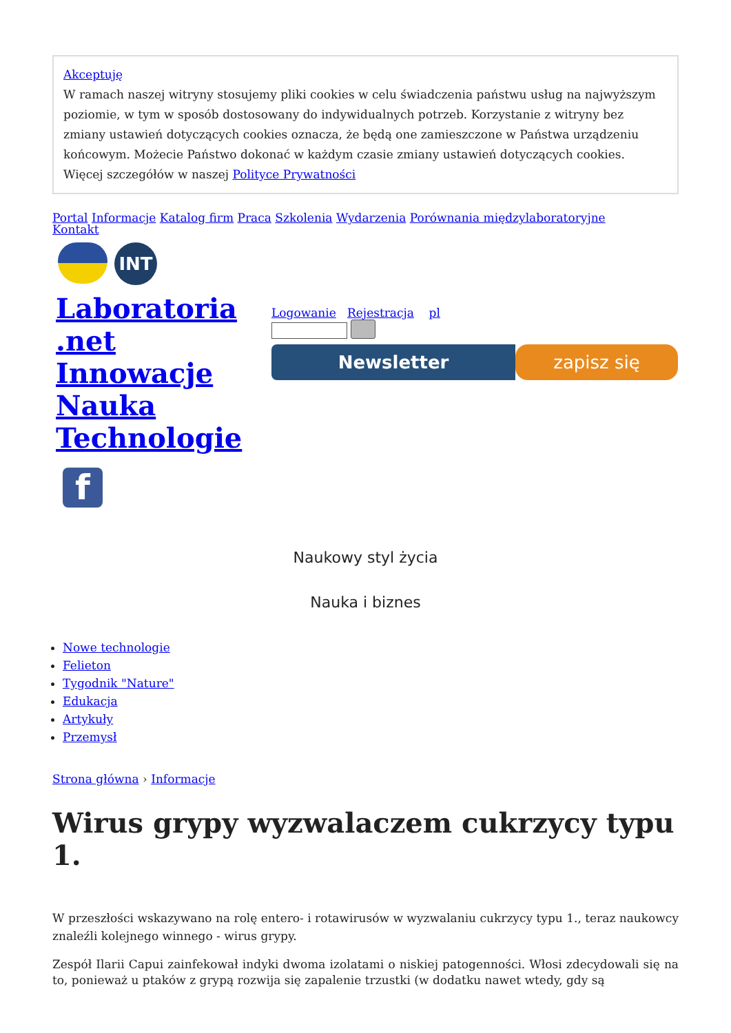Akceptuję
W ramach naszej witryny stosujemy pliki cookies w celu świadczenia państwu usług na najwyższym poziomie, w tym w sposób dostosowany do indywidualnych potrzeb. Korzystanie z witryny bez zmiany ustawień dotyczących cookies oznacza, że będą one zamieszczone w Państwa urządzeniu końcowym. Możecie Państwo dokonać w każdym czasie zmiany ustawień dotyczących cookies. Więcej szczegółów w naszej Polityce Prywatności
Portal Informacje Katalog firm Praca Szkolenia Wydarzenia Porównania międzylaboratoryjne
Kontakt
INT
Laboratoria .net Innowacje Nauka Technologie
f
Logowanie Rejestracja pl
Newsletter zapisz się
Naukowy styl życia
Nauka i biznes
Nowe technologie
Felieton
Tygodnik "Nature"
Edukacja
Artykuły
Przemysł
Strona główna › Informacje
Wirus grypy wyzwalaczem cukrzycy typu 1.
W przeszłości wskazywano na rolę entero- i rotawirusów w wyzwalaniu cukrzycy typu 1., teraz naukowcy znaleźli kolejnego winnego - wirus grypy.
Zespół Ilarii Capui zainfekował indyki dwoma izolatami o niskiej patogenności. Włosi zdecydowali się na to, ponieważ u ptaków z grypą rozwija się zapalenie trzustki (w dodatku nawet wtedy, gdy są